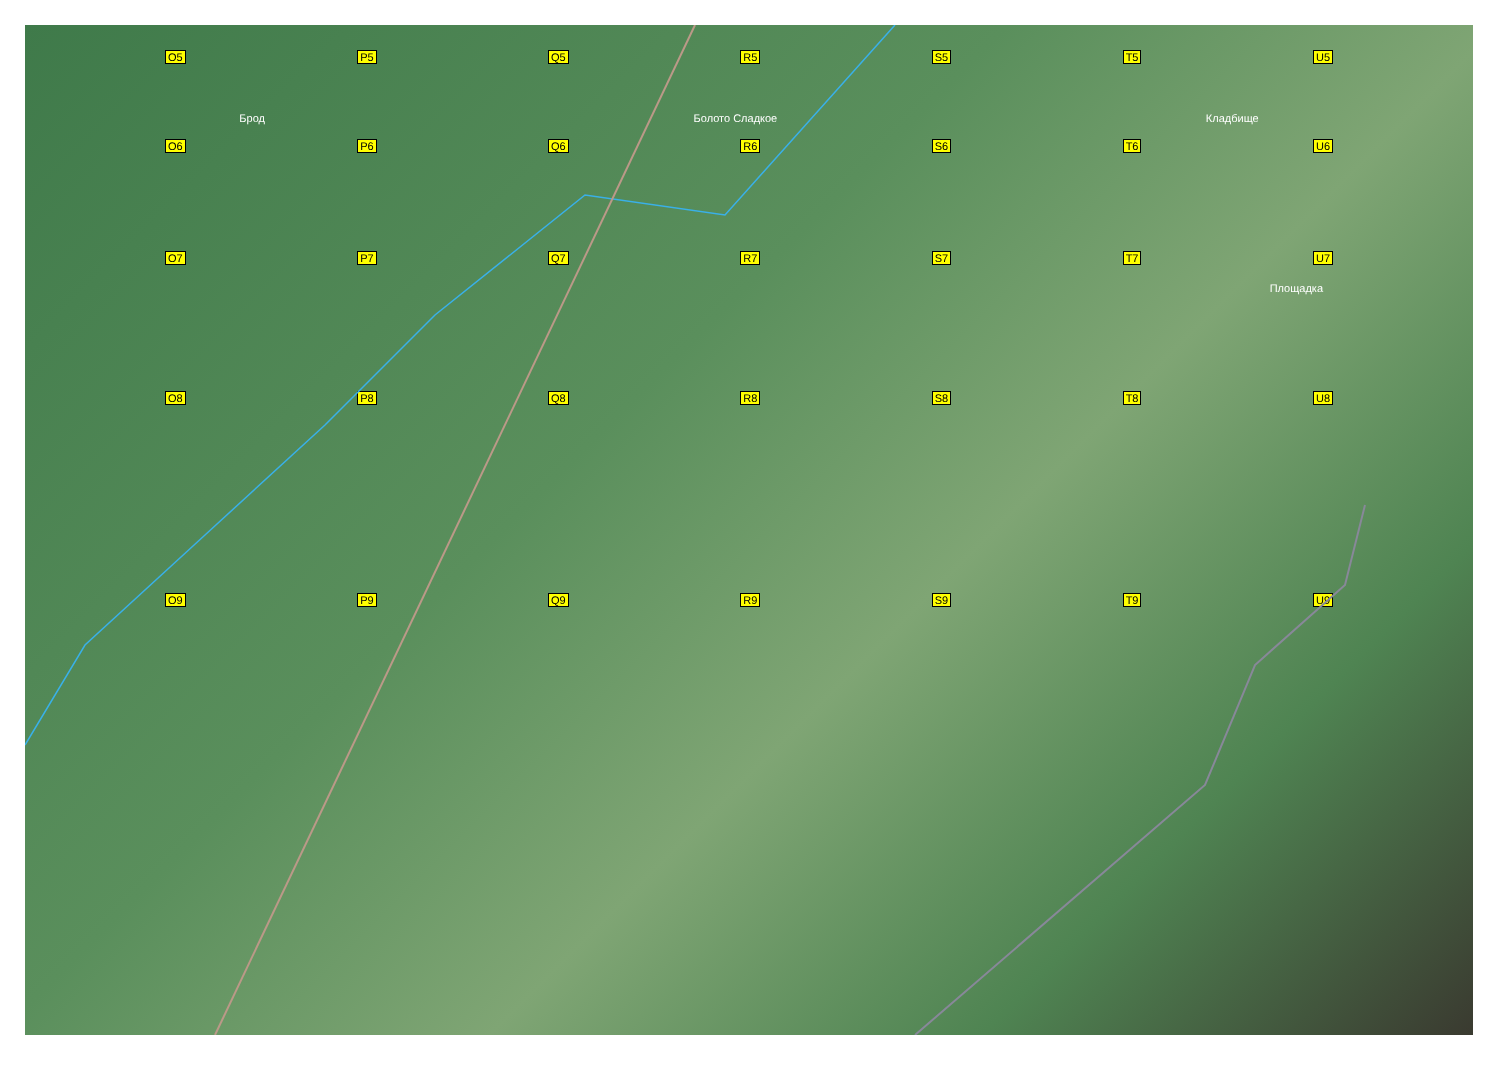O5 P5 Q5 R5 S5 T5 U5
Брод Болото Сладкое Кладбище
O6 P6 Q6 R6 S6 T6 U6
O7 P7 Q7 R7 S7 T7 U7
Площадка
O8 P8 Q8 R8 S8 T8 U8
O9 P9 Q9 R9 S9 T9 U9